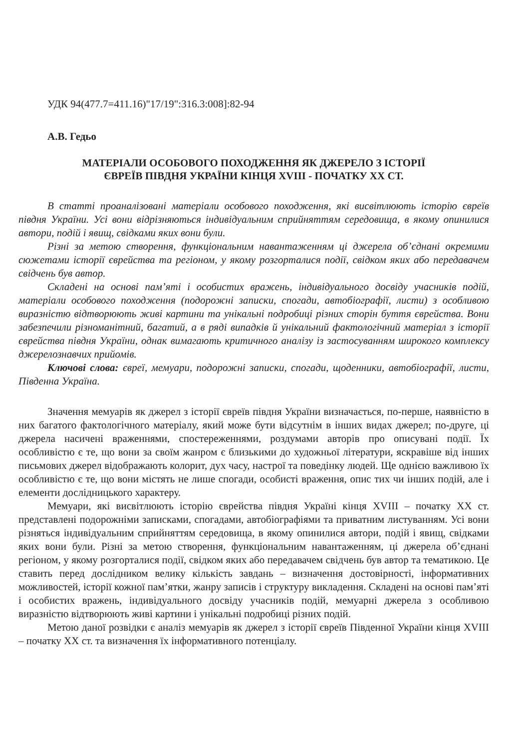УДК 94(477.7=411.16)"17/19":316.3:008]:82-94
А.В. Гедьо
МАТЕРІАЛИ ОСОБОВОГО ПОХОДЖЕННЯ ЯК ДЖЕРЕЛО З ІСТОРІЇ
ЄВРЕЇВ ПІВДНЯ УКРАЇНИ КІНЦЯ XVIII - ПОЧАТКУ ХХ СТ.
В статті проаналізовані матеріали особового походження, які висвітлюють історію євреїв півдня України. Усі вони відрізняються індивідуальним сприйняттям середовища, в якому опинилися автори, подій і явищ, свідками яких вони були.
Різні за метою створення, функціональним навантаженням ці джерела об’єднані окремими сюжетами історії єврейства та регіоном, у якому розгорталися події, свідком яких або передавачем свідчень був автор.
Складені на основі пам’яті і особистих вражень, індивідуального досвіду учасників подій, матеріали особового походження (подорожні записки, спогади, автобіографії, листи) з особливою виразністю відтворюють живі картини та унікальні подробиці різних сторін буття єврейства. Вони забезпечили різноманітний, багатий, а в ряді випадків й унікальний фактологічний матеріал з історії єврейства півдня України, однак вимагають критичного аналізу із застосуванням широкого комплексу джерелознавчих прийомів.
Ключові слова: євреї, мемуари, подорожні записки, спогади, щоденники, автобіографії, листи, Південна Україна.
Значення мемуарів як джерел з історії євреїв півдня України визначається, по-перше, наявністю в них багатого фактологічного матеріалу, який може бути відсутнім в інших видах джерел; по-друге, ці джерела насичені враженнями, спостереженнями, роздумами авторів про описувані події. Їх особливістю є те, що вони за своїм жанром є близькими до художньої літератури, яскравіше від інших письмових джерел відображають колорит, дух часу, настрої та поведінку людей. Ще однією важливою їх особливістю є те, що вони містять не лише спогади, особисті враження, опис тих чи інших подій, але і елементи дослідницького характеру.
Мемуари, які висвітлюють історію єврейства півдня Україні кінця XVIII – початку ХХ ст. представлені подорожніми записками, спогадами, автобіографіями та приватним листуванням. Усі вони різняться індивідуальним сприйняттям середовища, в якому опинилися автори, подій і явищ, свідками яких вони були. Різні за метою створення, функціональним навантаженням, ці джерела об’єднані регіоном, у якому розгорталися події, свідком яких або передавачем свідчень був автор та тематикою. Це ставить перед дослідником велику кількість завдань – визначення достовірності, інформативних можливостей, історії кожної пам’ятки, жанру записів і структуру викладення. Складені на основі пам’яті і особистих вражень, індивідуального досвіду учасників подій, мемуарні джерела з особливою виразністю відтворюють живі картини і унікальні подробиці різних подій.
Метою даної розвідки є аналіз мемуарів як джерел з історії євреїв Південної України кінця XVIII – початку ХХ ст. та визначення їх інформативного потенціалу.